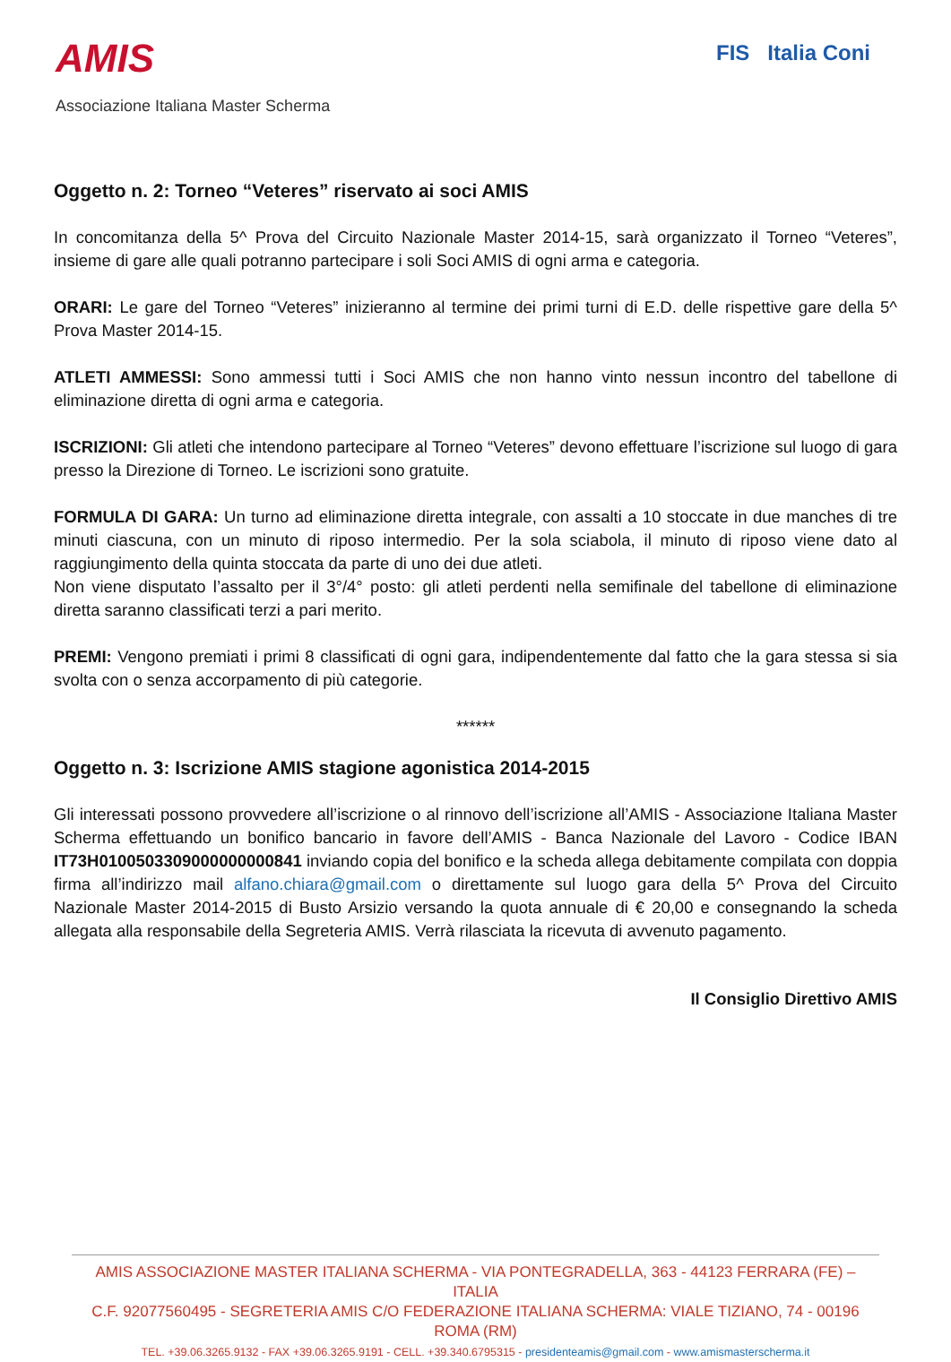AMIS
Associazione Italiana Master Scherma
FIS Italia Coni
Oggetto n. 2: Torneo “Veteres” riservato ai soci AMIS
In concomitanza della 5^ Prova del Circuito Nazionale Master 2014-15, sarà organizzato il Torneo “Veteres”, insieme di gare alle quali potranno partecipare i soli Soci AMIS di ogni arma e categoria.
ORARI: Le gare del Torneo “Veteres” inizieranno al termine dei primi turni di E.D. delle rispettive gare della 5^ Prova Master 2014-15.
ATLETI AMMESSI: Sono ammessi tutti i Soci AMIS che non hanno vinto nessun incontro del tabellone di eliminazione diretta di ogni arma e categoria.
ISCRIZIONI: Gli atleti che intendono partecipare al Torneo “Veteres” devono effettuare l’iscrizione sul luogo di gara presso la Direzione di Torneo. Le iscrizioni sono gratuite.
FORMULA DI GARA: Un turno ad eliminazione diretta integrale, con assalti a 10 stoccate in due manches di tre minuti ciascuna, con un minuto di riposo intermedio. Per la sola sciabola, il minuto di riposo viene dato al raggiungimento della quinta stoccata da parte di uno dei due atleti.
Non viene disputato l’assalto per il 3°/4° posto: gli atleti perdenti nella semifinale del tabellone di eliminazione diretta saranno classificati terzi a pari merito.
PREMI: Vengono premiati i primi 8 classificati di ogni gara, indipendentemente dal fatto che la gara stessa si sia svolta con o senza accorpamento di più categorie.
******
Oggetto n. 3: Iscrizione AMIS stagione agonistica 2014-2015
Gli interessati possono provvedere all’iscrizione o al rinnovo dell’iscrizione all’AMIS - Associazione Italiana Master Scherma effettuando un bonifico bancario in favore dell’AMIS - Banca Nazionale del Lavoro - Codice IBAN IT73H0100503309000000000841 inviando copia del bonifico e la scheda allega debitamente compilata con doppia firma all’indirizzo mail alfano.chiara@gmail.com o direttamente sul luogo gara della 5^ Prova del Circuito Nazionale Master 2014-2015 di Busto Arsizio versando la quota annuale di € 20,00 e consegnando la scheda allegata alla responsabile della Segreteria AMIS. Verrà rilasciata la ricevuta di avvenuto pagamento.
Il Consiglio Direttivo AMIS
AMIS ASSOCIAZIONE MASTER ITALIANA SCHERMA - VIA PONTEGRADELLA, 363 - 44123 FERRARA (FE) – ITALIA
C.F. 92077560495 - SEGRETERIA AMIS C/O FEDERAZIONE ITALIANA SCHERMA: VIALE TIZIANO, 74 - 00196 ROMA (RM)
TEL. +39.06.3265.9132 - FAX +39.06.3265.9191 - CELL. +39.340.6795315 - presidenteamis@gmail.com - www.amismasterscherma.it